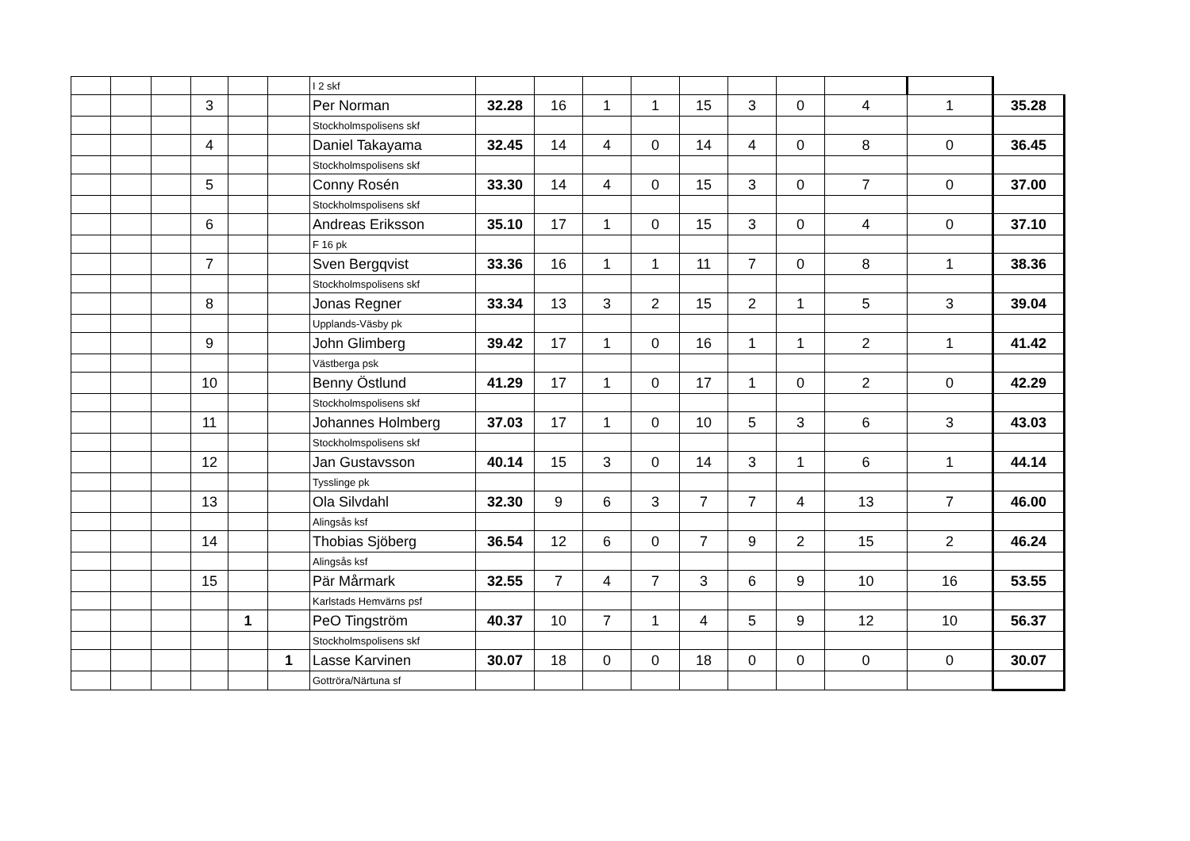| | | | | | | I 2 skf | | | | | | | | | | |
| | | | 3 | | | Per Norman | 32.28 | 16 | 1 | 1 | 15 | 3 | 0 | 4 | 1 | 35.28 |
| | | | | | | Stockholmspolisens skf | | | | | | | | | | |
| | | | 4 | | | Daniel Takayama | 32.45 | 14 | 4 | 0 | 14 | 4 | 0 | 8 | 0 | 36.45 |
| | | | | | | Stockholmspolisens skf | | | | | | | | | | |
| | | | 5 | | | Conny Rosén | 33.30 | 14 | 4 | 0 | 15 | 3 | 0 | 7 | 0 | 37.00 |
| | | | | | | Stockholmspolisens skf | | | | | | | | | | |
| | | | 6 | | | Andreas Eriksson | 35.10 | 17 | 1 | 0 | 15 | 3 | 0 | 4 | 0 | 37.10 |
| | | | | | | F 16 pk | | | | | | | | | | |
| | | | 7 | | | Sven Bergqvist | 33.36 | 16 | 1 | 1 | 11 | 7 | 0 | 8 | 1 | 38.36 |
| | | | | | | Stockholmspolisens skf | | | | | | | | | | |
| | | | 8 | | | Jonas Regner | 33.34 | 13 | 3 | 2 | 15 | 2 | 1 | 5 | 3 | 39.04 |
| | | | | | | Upplands-Väsby pk | | | | | | | | | | |
| | | | 9 | | | John Glimberg | 39.42 | 17 | 1 | 0 | 16 | 1 | 1 | 2 | 1 | 41.42 |
| | | | | | | Västberga psk | | | | | | | | | | |
| | | | 10 | | | Benny Östlund | 41.29 | 17 | 1 | 0 | 17 | 1 | 0 | 2 | 0 | 42.29 |
| | | | | | | Stockholmspolisens skf | | | | | | | | | | |
| | | | 11 | | | Johannes Holmberg | 37.03 | 17 | 1 | 0 | 10 | 5 | 3 | 6 | 3 | 43.03 |
| | | | | | | Stockholmspolisens skf | | | | | | | | | | |
| | | | 12 | | | Jan Gustavsson | 40.14 | 15 | 3 | 0 | 14 | 3 | 1 | 6 | 1 | 44.14 |
| | | | | | | Tysslinge pk | | | | | | | | | | |
| | | | 13 | | | Ola Silvdahl | 32.30 | 9 | 6 | 3 | 7 | 7 | 4 | 13 | 7 | 46.00 |
| | | | | | | Alingsås ksf | | | | | | | | | | |
| | | | 14 | | | Thobias Sjöberg | 36.54 | 12 | 6 | 0 | 7 | 9 | 2 | 15 | 2 | 46.24 |
| | | | | | | Alingsås ksf | | | | | | | | | | |
| | | | 15 | | | Pär Mårmark | 32.55 | 7 | 4 | 7 | 3 | 6 | 9 | 10 | 16 | 53.55 |
| | | | | | | Karlstads Hemvärns psf | | | | | | | | | | |
| | | | | 1 | | PeO Tingström | 40.37 | 10 | 7 | 1 | 4 | 5 | 9 | 12 | 10 | 56.37 |
| | | | | | | Stockholmspolisens skf | | | | | | | | | | |
| | | | | | 1 | Lasse Karvinen | 30.07 | 18 | 0 | 0 | 18 | 0 | 0 | 0 | 0 | 30.07 |
| | | | | | | Gottröra/Närtuna sf | | | | | | | | | | |